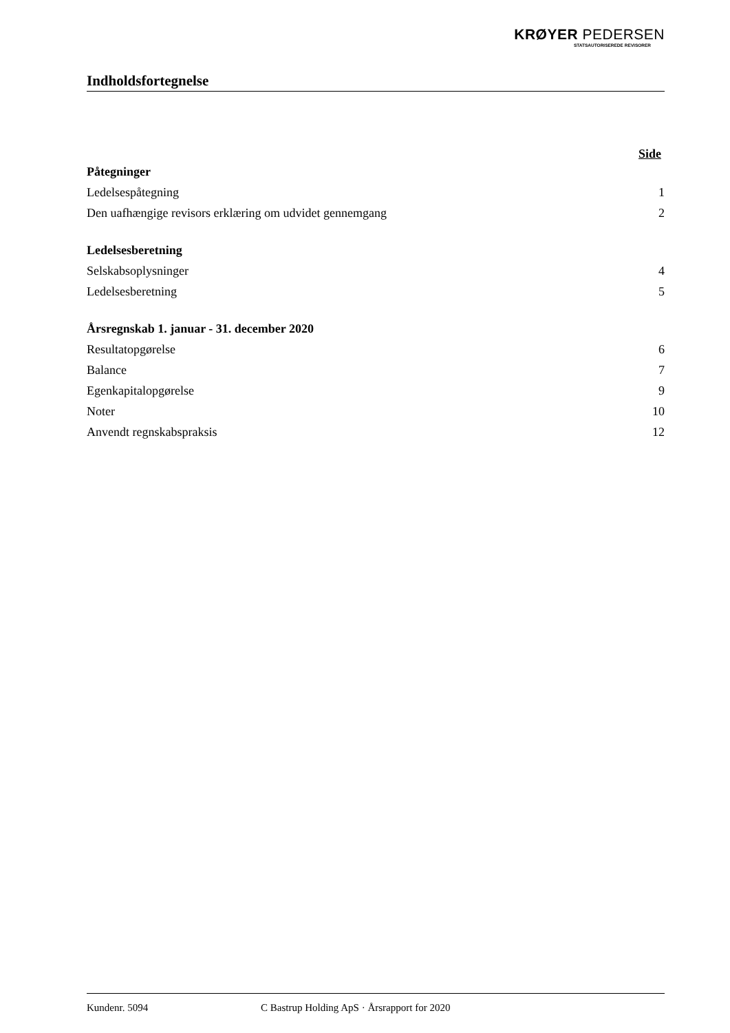KRØYER PEDERSEN
STATSAUTORISEREDE REVISORER
Indholdsfortegnelse
Side
Påtegninger
Ledelsespåtegning 1
Den uafhængige revisors erklæring om udvidet gennemgang 2
Ledelsesberetning
Selskabsoplysninger 4
Ledelsesberetning 5
Årsregnskab 1. januar - 31. december 2020
Resultatopgørelse 6
Balance 7
Egenkapitalopgørelse 9
Noter 10
Anvendt regnskabspraksis 12
Kundenr. 5094 C Bastrup Holding ApS · Årsrapport for 2020